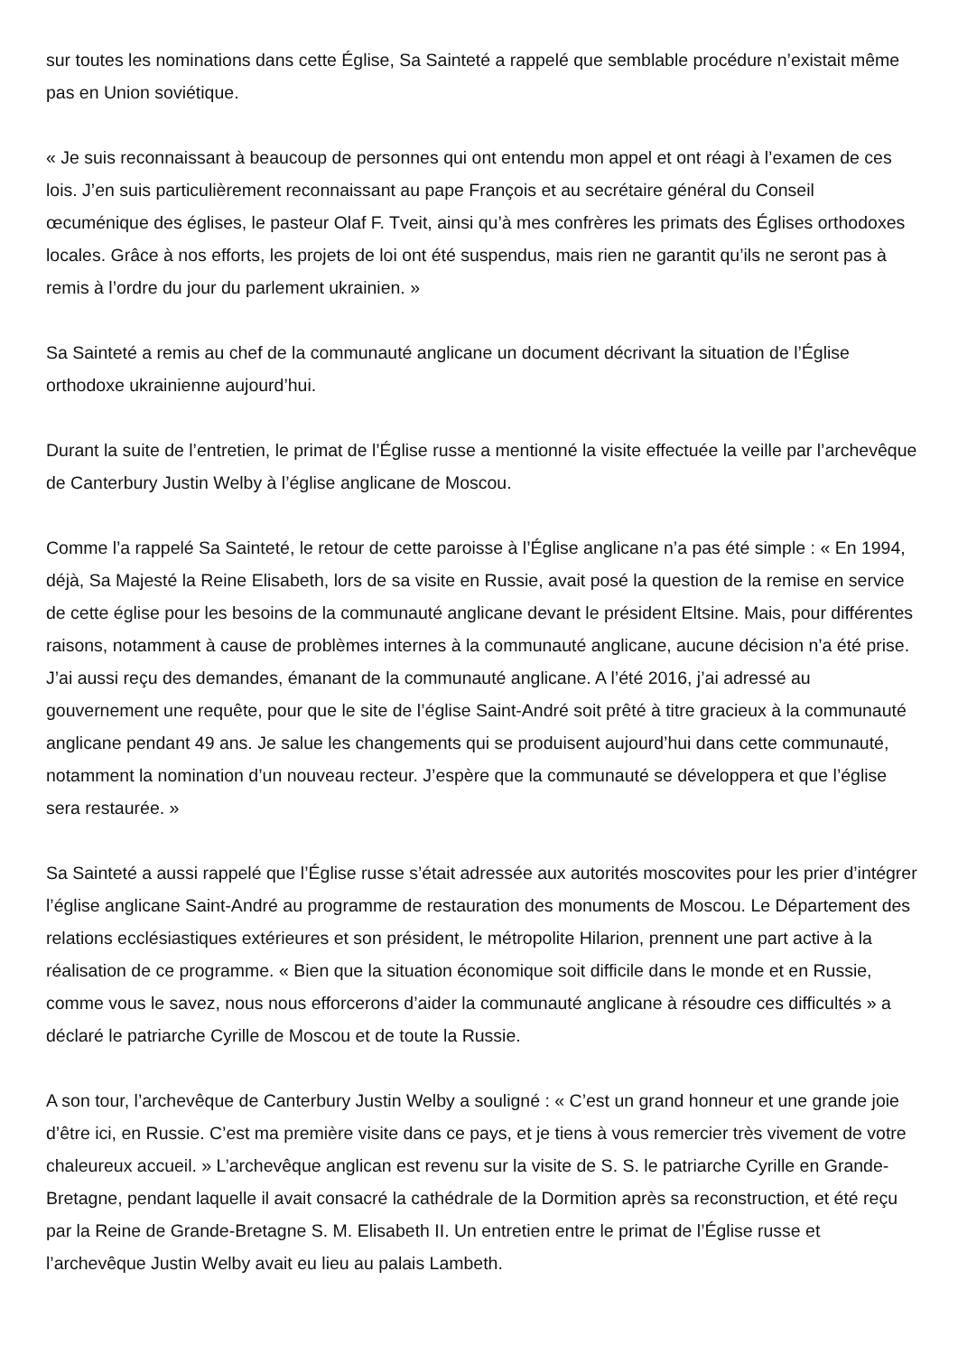sur toutes les nominations dans cette Église, Sa Sainteté a rappelé que semblable procédure n’existait même pas en Union soviétique.
« Je suis reconnaissant à beaucoup de personnes qui ont entendu mon appel et ont réagi à l’examen de ces lois. J’en suis particulièrement reconnaissant au pape François et au secrétaire général du Conseil œcuménique des églises, le pasteur Olaf F. Tveit, ainsi qu’à mes confrères les primats des Églises orthodoxes locales. Grâce à nos efforts, les projets de loi ont été suspendus, mais rien ne garantit qu’ils ne seront pas à remis à l’ordre du jour du parlement ukrainien. »
Sa Sainteté a remis au chef de la communauté anglicane un document décrivant la situation de l’Église orthodoxe ukrainienne aujourd’hui.
Durant la suite de l’entretien, le primat de l’Église russe a mentionné la visite effectuée la veille par l’archevêque de Canterbury Justin Welby à l’église anglicane de Moscou.
Comme l’a rappelé Sa Sainteté, le retour de cette paroisse à l’Église anglicane n’a pas été simple : « En 1994, déjà, Sa Majesté la Reine Elisabeth, lors de sa visite en Russie, avait posé la question de la remise en service de cette église pour les besoins de la communauté anglicane devant le président Eltsine. Mais, pour différentes raisons, notamment à cause de problèmes internes à la communauté anglicane, aucune décision n’a été prise. J’ai aussi reçu des demandes, émanant de la communauté anglicane. A l’été 2016, j’ai adressé au gouvernement une requête, pour que le site de l’église Saint-André soit prêté à titre gracieux à la communauté anglicane pendant 49 ans. Je salue les changements qui se produisent aujourd’hui dans cette communauté, notamment la nomination d’un nouveau recteur. J’espère que la communauté se développera et que l’église sera restaurée. »
Sa Sainteté a aussi rappelé que l’Église russe s’était adressée aux autorités moscovites pour les prier d’intégrer l’église anglicane Saint-André au programme de restauration des monuments de Moscou. Le Département des relations ecclésiastiques extérieures et son président, le métropolite Hilarion, prennent une part active à la réalisation de ce programme. « Bien que la situation économique soit difficile dans le monde et en Russie, comme vous le savez, nous nous efforcerons d’aider la communauté anglicane à résoudre ces difficultés » a déclaré le patriarche Cyrille de Moscou et de toute la Russie.
A son tour, l’archevêque de Canterbury Justin Welby a souligné : « C’est un grand honneur et une grande joie d’être ici, en Russie. C’est ma première visite dans ce pays, et je tiens à vous remercier très vivement de votre chaleureux accueil. » L’archevêque anglican est revenu sur la visite de S. S. le patriarche Cyrille en Grande-Bretagne, pendant laquelle il avait consacré la cathédrale de la Dormition après sa reconstruction, et été reçu par la Reine de Grande-Bretagne S. M. Elisabeth II. Un entretien entre le primat de l’Église russe et l’archevêque Justin Welby avait eu lieu au palais Lambeth.